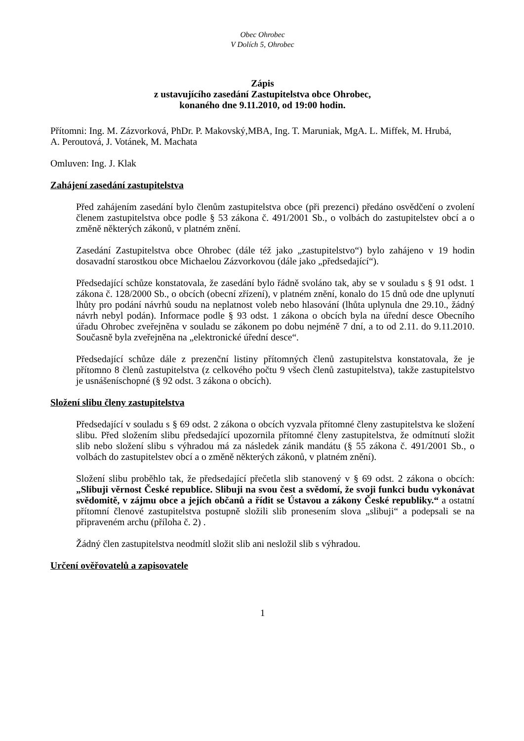Obec Ohrobec
V Dolích 5, Ohrobec
Zápis
z ustavujícího zasedání Zastupitelstva obce Ohrobec,
konaného dne 9.11.2010, od 19:00 hodin.
Přítomni: Ing. M. Zázvorková, PhDr. P. Makovský,MBA, Ing. T. Maruniak, MgA. L. Miffek, M. Hrubá,
A. Peroutová, J. Votánek, M. Machata
Omluven: Ing. J. Klak
Zahájení zasedání zastupitelstva
Před zahájením zasedání bylo členům zastupitelstva obce (při prezenci) předáno osvědčení o zvolení členem zastupitelstva obce podle § 53 zákona č. 491/2001 Sb., o volbách do zastupitelstev obcí a o změně některých zákonů, v platném znění.
Zasedání Zastupitelstva obce Ohrobec (dále též jako „zastupitelstvo“) bylo zahájeno v 19 hodin dosavadní starostkou obce Michaelou Zázvorkovou (dále jako „předsedající“).
Předsedající schůze konstatovala, že zasedání bylo řádně svoláno tak, aby se v souladu s § 91 odst. 1 zákona č. 128/2000 Sb., o obcích (obecní zřízení), v platném znění, konalo do 15 dnů ode dne uplynutí lhůty pro podání návrhů soudu na neplatnost voleb nebo hlasování (lhůta uplynula dne 29.10., žádný návrh nebyl podán). Informace podle § 93 odst. 1 zákona o obcích byla na úřední desce Obecního úřadu Ohrobec zveřejněna v souladu se zákonem po dobu nejméně 7 dní, a to od 2.11. do 9.11.2010. Současně byla zveřejněna na „elektronické úřední desce“.
Předsedající schůze dále z prezenční listiny přítomných členů zastupitelstva konstatovala, že je přítomno 8 členů zastupitelstva (z celkového počtu 9 všech členů zastupitelstva), takže zastupitelstvo je usnášeníschopné (§ 92 odst. 3 zákona o obcích).
Složení slibu členy zastupitelstva
Předsedající v souladu s § 69 odst. 2 zákona o obcích vyzvala přítomné členy zastupitelstva ke složení slibu. Před složením slibu předsedající upozornila přítomné členy zastupitelstva, že odmítnutí složit slib nebo složení slibu s výhradou má za následek zánik mandátu (§ 55 zákona č. 491/2001 Sb., o volbách do zastupitelstev obcí a o změně některých zákonů, v platném znění).
Složení slibu proběhlo tak, že předsedající přečetla slib stanovený v § 69 odst. 2 zákona o obcích: „Slibuji věrnost České republice. Slibuji na svou čest a svědomí, že svoji funkci budu vykonávat svědomitě, v zájmu obce a jejích občanů a řídit se Ústavou a zákony České republiky.“ a ostatní přítomní členové zastupitelstva postupně složili slib pronesením slova „slibuji“ a podepsali se na připraveném archu (příloha č. 2) .
Žádný člen zastupitelstva neodmítl složit slib ani nesložil slib s výhradou.
Určení ověřovatelů a zapisovatele
1